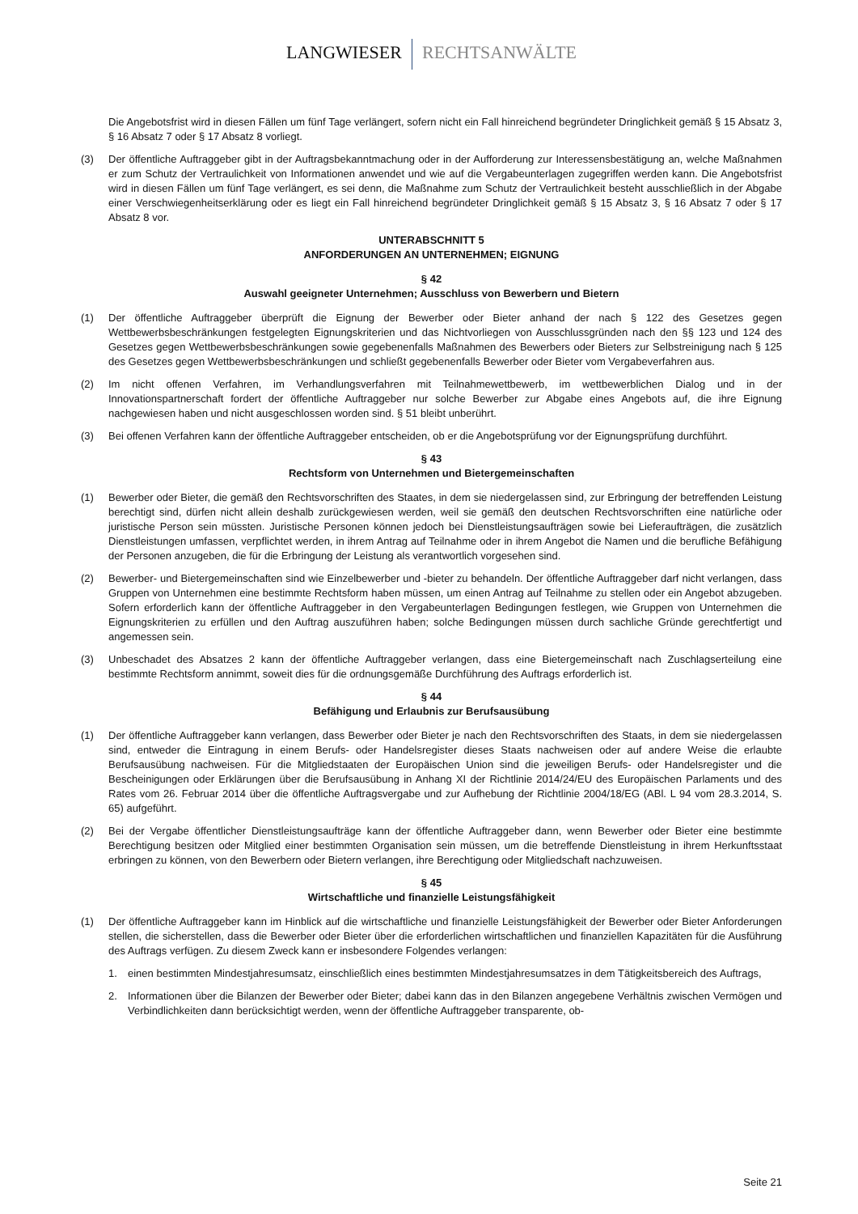LANGWIESER RECHTSANWÄLTE
Die Angebotsfrist wird in diesen Fällen um fünf Tage verlängert, sofern nicht ein Fall hinreichend begründeter Dringlichkeit gemäß § 15 Absatz 3, § 16 Absatz 7 oder § 17 Absatz 8 vorliegt.
(3) Der öffentliche Auftraggeber gibt in der Auftragsbekanntmachung oder in der Aufforderung zur Interessensbestätigung an, welche Maßnahmen er zum Schutz der Vertraulichkeit von Informationen anwendet und wie auf die Vergabeunterlagen zugegriffen werden kann. Die Angebotsfrist wird in diesen Fällen um fünf Tage verlängert, es sei denn, die Maßnahme zum Schutz der Vertraulichkeit besteht ausschließlich in der Abgabe einer Verschwiegenheitserklärung oder es liegt ein Fall hinreichend begründeter Dringlichkeit gemäß § 15 Absatz 3, § 16 Absatz 7 oder § 17 Absatz 8 vor.
UNTERABSCHNITT 5
ANFORDERUNGEN AN UNTERNEHMEN; EIGNUNG
§ 42
Auswahl geeigneter Unternehmen; Ausschluss von Bewerbern und Bietern
(1) Der öffentliche Auftraggeber überprüft die Eignung der Bewerber oder Bieter anhand der nach § 122 des Gesetzes gegen Wettbewerbsbeschränkungen festgelegten Eignungskriterien und das Nichtvorliegen von Ausschlussgründen nach den §§ 123 und 124 des Gesetzes gegen Wettbewerbsbeschränkungen sowie gegebenenfalls Maßnahmen des Bewerbers oder Bieters zur Selbstreinigung nach § 125 des Gesetzes gegen Wettbewerbsbeschränkungen und schließt gegebenenfalls Bewerber oder Bieter vom Vergabeverfahren aus.
(2) Im nicht offenen Verfahren, im Verhandlungsverfahren mit Teilnahmewettbewerb, im wettbewerblichen Dialog und in der Innovationspartnerschaft fordert der öffentliche Auftraggeber nur solche Bewerber zur Abgabe eines Angebots auf, die ihre Eignung nachgewiesen haben und nicht ausgeschlossen worden sind. § 51 bleibt unberührt.
(3) Bei offenen Verfahren kann der öffentliche Auftraggeber entscheiden, ob er die Angebotsprüfung vor der Eignungsprüfung durchführt.
§ 43
Rechtsform von Unternehmen und Bietergemeinschaften
(1) Bewerber oder Bieter, die gemäß den Rechtsvorschriften des Staates, in dem sie niedergelassen sind, zur Erbringung der betreffenden Leistung berechtigt sind, dürfen nicht allein deshalb zurückgewiesen werden, weil sie gemäß den deutschen Rechtsvorschriften eine natürliche oder juristische Person sein müssten. Juristische Personen können jedoch bei Dienstleistungsaufträgen sowie bei Lieferaufträgen, die zusätzlich Dienstleistungen umfassen, verpflichtet werden, in ihrem Antrag auf Teilnahme oder in ihrem Angebot die Namen und die berufliche Befähigung der Personen anzugeben, die für die Erbringung der Leistung als verantwortlich vorgesehen sind.
(2) Bewerber- und Bietergemeinschaften sind wie Einzelbewerber und -bieter zu behandeln. Der öffentliche Auftraggeber darf nicht verlangen, dass Gruppen von Unternehmen eine bestimmte Rechtsform haben müssen, um einen Antrag auf Teilnahme zu stellen oder ein Angebot abzugeben. Sofern erforderlich kann der öffentliche Auftraggeber in den Vergabeunterlagen Bedingungen festlegen, wie Gruppen von Unternehmen die Eignungskriterien zu erfüllen und den Auftrag auszuführen haben; solche Bedingungen müssen durch sachliche Gründe gerechtfertigt und angemessen sein.
(3) Unbeschadet des Absatzes 2 kann der öffentliche Auftraggeber verlangen, dass eine Bietergemeinschaft nach Zuschlagserteilung eine bestimmte Rechtsform annimmt, soweit dies für die ordnungsgemäße Durchführung des Auftrags erforderlich ist.
§ 44
Befähigung und Erlaubnis zur Berufsausübung
(1) Der öffentliche Auftraggeber kann verlangen, dass Bewerber oder Bieter je nach den Rechtsvorschriften des Staats, in dem sie niedergelassen sind, entweder die Eintragung in einem Berufs- oder Handelsregister dieses Staats nachweisen oder auf andere Weise die erlaubte Berufsausübung nachweisen. Für die Mitgliedstaaten der Europäischen Union sind die jeweiligen Berufs- oder Handelsregister und die Bescheinigungen oder Erklärungen über die Berufsausübung in Anhang XI der Richtlinie 2014/24/EU des Europäischen Parlaments und des Rates vom 26. Februar 2014 über die öffentliche Auftragsvergabe und zur Aufhebung der Richtlinie 2004/18/EG (ABl. L 94 vom 28.3.2014, S. 65) aufgeführt.
(2) Bei der Vergabe öffentlicher Dienstleistungsaufträge kann der öffentliche Auftraggeber dann, wenn Bewerber oder Bieter eine bestimmte Berechtigung besitzen oder Mitglied einer bestimmten Organisation sein müssen, um die betreffende Dienstleistung in ihrem Herkunftsstaat erbringen zu können, von den Bewerbern oder Bietern verlangen, ihre Berechtigung oder Mitgliedschaft nachzuweisen.
§ 45
Wirtschaftliche und finanzielle Leistungsfähigkeit
(1) Der öffentliche Auftraggeber kann im Hinblick auf die wirtschaftliche und finanzielle Leistungsfähigkeit der Bewerber oder Bieter Anforderungen stellen, die sicherstellen, dass die Bewerber oder Bieter über die erforderlichen wirtschaftlichen und finanziellen Kapazitäten für die Ausführung des Auftrags verfügen. Zu diesem Zweck kann er insbesondere Folgendes verlangen:
1. einen bestimmten Mindestjahresumsatz, einschließlich eines bestimmten Mindestjahresumsatzes in dem Tätigkeitsbereich des Auftrags,
2. Informationen über die Bilanzen der Bewerber oder Bieter; dabei kann das in den Bilanzen angegebene Verhältnis zwischen Vermögen und Verbindlichkeiten dann berücksichtigt werden, wenn der öffentliche Auftraggeber transparente, ob-
Seite 21